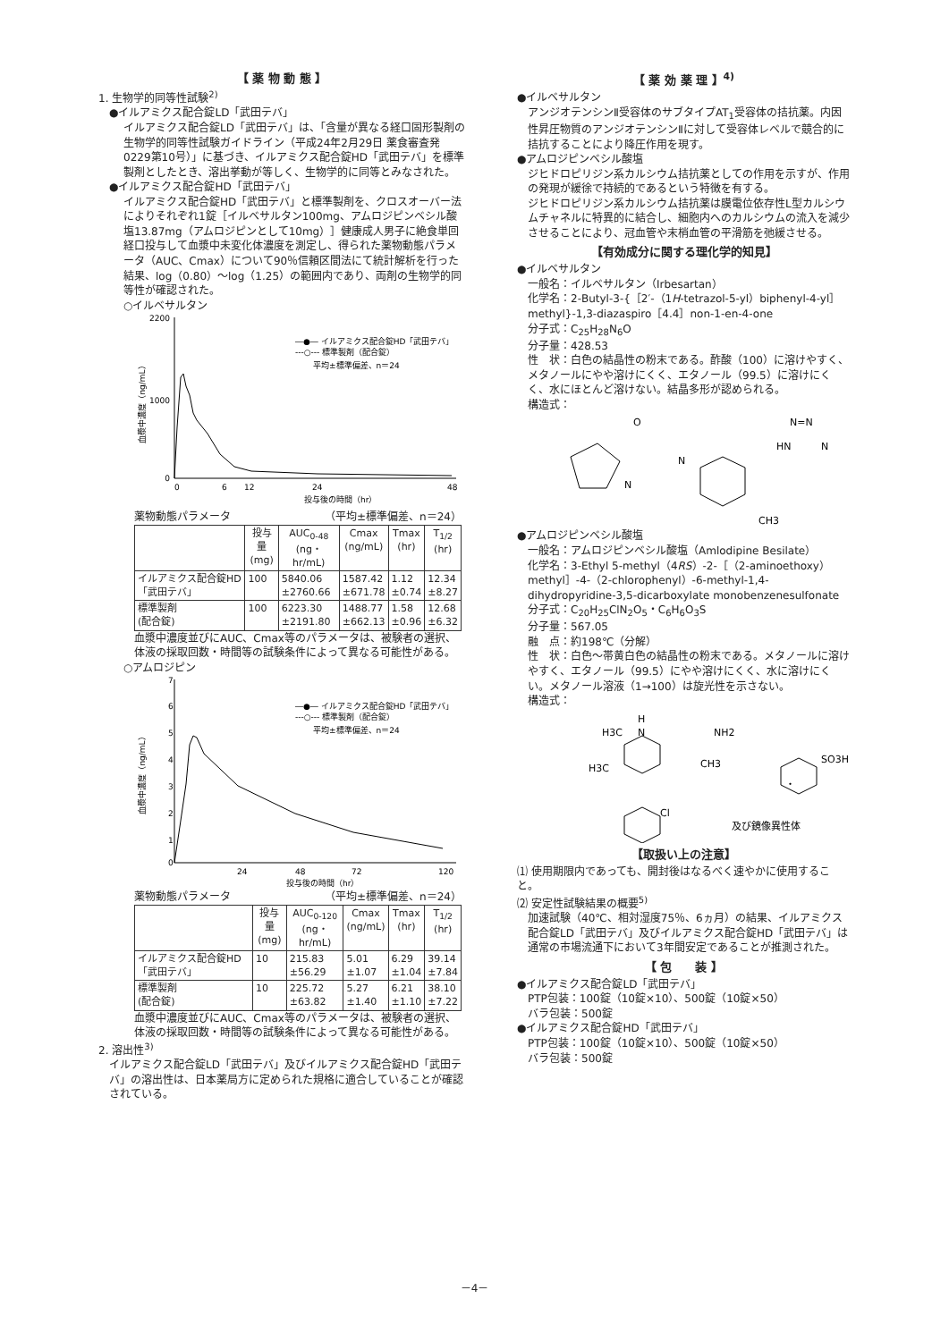【 薬 物 動 態 】
1. 生物学的同等性試験<sup>2)</sup>
●イルアミクス配合錠LD「武田テバ」
イルアミクス配合錠LD「武田テバ」は、「含量が異なる経口固形製剤の生物学的同等性試験ガイドライン（平成24年2月29日 薬食審査発0229第10号）」に基づき、イルアミクス配合錠HD「武田テバ」を標準製剤としたとき、溶出挙動が等しく、生物学的に同等とみなされた。
●イルアミクス配合錠HD「武田テバ」
イルアミクス配合錠HD「武田テバ」と標準製剤を、クロスオーバー法によりそれぞれ1錠［イルベサルタン100mg、アムロジピンベシル酸塩13.87mg（アムロジピンとして10mg）］健康成人男子に絶食単回経口投与して血漿中未変化体濃度を測定し、得られた薬物動態パラメータ（AUC、Cmax）について90％信頼区間法にて統計解析を行った結果、log（0.80）～log（1.25）の範囲内であり、両剤の生物学的同等性が確認された。
○イルベサルタン
2200
1000
0
0
6
12
24
48
投与後の時間（hr）
血漿中濃度（ng/mL）
―●― イルアミクス配合錠HD「武田テバ」
---○--- 標準製剤（配合錠）
平均±標準偏差、n＝24
薬物動態パラメータ （平均±標準偏差、n＝24）
| | 投与量 (mg) | AUC<sub>0-48</sub> (ng・hr/mL) | Cmax (ng/mL) | Tmax (hr) | T<sub>1/2</sub> (hr) |
| --- | --- | --- | --- | --- | --- |
| イルアミクス配合錠HD「武田テバ」 | 100 | 5840.06 ±2760.66 | 1587.42 ±671.78 | 1.12 ±0.74 | 12.34 ±8.27 |
| 標準製剤 (配合錠) | 100 | 6223.30 ±2191.80 | 1488.77 ±662.13 | 1.58 ±0.96 | 12.68 ±6.32 |
血漿中濃度並びにAUC、Cmax等のパラメータは、被験者の選択、体液の採取回数・時間等の試験条件によって異なる可能性がある。
○アムロジピン
7
6
5
4
3
2
1
0
24
48
72
120
投与後の時間（hr）
血漿中濃度（ng/mL）
―●― イルアミクス配合錠HD「武田テバ」
---○--- 標準製剤（配合錠）
平均±標準偏差、n＝24
薬物動態パラメータ （平均±標準偏差、n＝24）
| | 投与量 (mg) | AUC<sub>0-120</sub> (ng・hr/mL) | Cmax (ng/mL) | Tmax (hr) | T<sub>1/2</sub> (hr) |
| --- | --- | --- | --- | --- | --- |
| イルアミクス配合錠HD「武田テバ」 | 10 | 215.83 ±56.29 | 5.01 ±1.07 | 6.29 ±1.04 | 39.14 ±7.84 |
| 標準製剤 (配合錠) | 10 | 225.72 ±63.82 | 5.27 ±1.40 | 6.21 ±1.10 | 38.10 ±7.22 |
血漿中濃度並びにAUC、Cmax等のパラメータは、被験者の選択、体液の採取回数・時間等の試験条件によって異なる可能性がある。
2. 溶出性<sup>3)</sup>
イルアミクス配合錠LD「武田テバ」及びイルアミクス配合錠HD「武田テバ」の溶出性は、日本薬局方に定められた規格に適合していることが確認されている。
【 薬 効 薬 理 】<sup>4)</sup>
●イルベサルタン
アンジオテンシンⅡ受容体のサブタイプAT<sub>1</sub>受容体の拮抗薬。内因性昇圧物質のアンジオテンシンⅡに対して受容体レベルで競合的に拮抗することにより降圧作用を現す。
●アムロジピンベシル酸塩
ジヒドロピリジン系カルシウム拮抗薬としての作用を示すが、作用の発現が緩徐で持続的であるという特徴を有する。
ジヒドロピリジン系カルシウム拮抗薬は膜電位依存性L型カルシウムチャネルに特異的に結合し、細胞内へのカルシウムの流入を減少させることにより、冠血管や末梢血管の平滑筋を弛緩させる。
【有効成分に関する理化学的知見】
●イルベサルタン
一般名：イルベサルタン（Irbesartan）
化学名：2-Butyl-3-{［2′-（1H-tetrazol-5-yl）biphenyl-4-yl］methyl}-1,3-diazaspiro［4.4］non-1-en-4-one
分子式：C<sub>25</sub>H<sub>28</sub>N<sub>6</sub>O
分子量：428.53
性　状：白色の結晶性の粉末である。酢酸（100）に溶けやすく、メタノールにやや溶けにくく、エタノール（99.5）に溶けにくく、水にほとんど溶けない。結晶多形が認められる。
構造式：
O
N
N
N=N
HN
N
CH3
●アムロジピンベシル酸塩
一般名：アムロジピンベシル酸塩（Amlodipine Besilate）
化学名：3-Ethyl 5-methyl（4RS）-2-［（2-aminoethoxy）methyl］-4-（2-chlorophenyl）-6-methyl-1,4-dihydropyridine-3,5-dicarboxylate monobenzenesulfonate
分子式：C<sub>20</sub>H<sub>25</sub>ClN<sub>2</sub>O<sub>5</sub>・C<sub>6</sub>H<sub>6</sub>O<sub>3</sub>S
分子量：567.05
融　点：約198℃（分解）
性　状：白色～帯黄白色の結晶性の粉末である。メタノールに溶けやすく、エタノール（99.5）にやや溶けにくく、水に溶けにくい。メタノール溶液（1→100）は旋光性を示さない。
構造式：
H
H3C
N
NH2
H3C
CH3
SO3H
・
Cl
及び鏡像異性体
【取扱い上の注意】
⑴ 使用期限内であっても、開封後はなるべく速やかに使用すること。
⑵ 安定性試験結果の概要<sup>5)</sup>
加速試験（40℃、相対湿度75％、6ヵ月）の結果、イルアミクス配合錠LD「武田テバ」及びイルアミクス配合錠HD「武田テバ」は通常の市場流通下において3年間安定であることが推測された。
【 包　　装 】
●イルアミクス配合錠LD「武田テバ」
PTP包装：100錠（10錠×10）、500錠（10錠×50）
バラ包装：500錠
●イルアミクス配合錠HD「武田テバ」
PTP包装：100錠（10錠×10）、500錠（10錠×50）
バラ包装：500錠
－4－